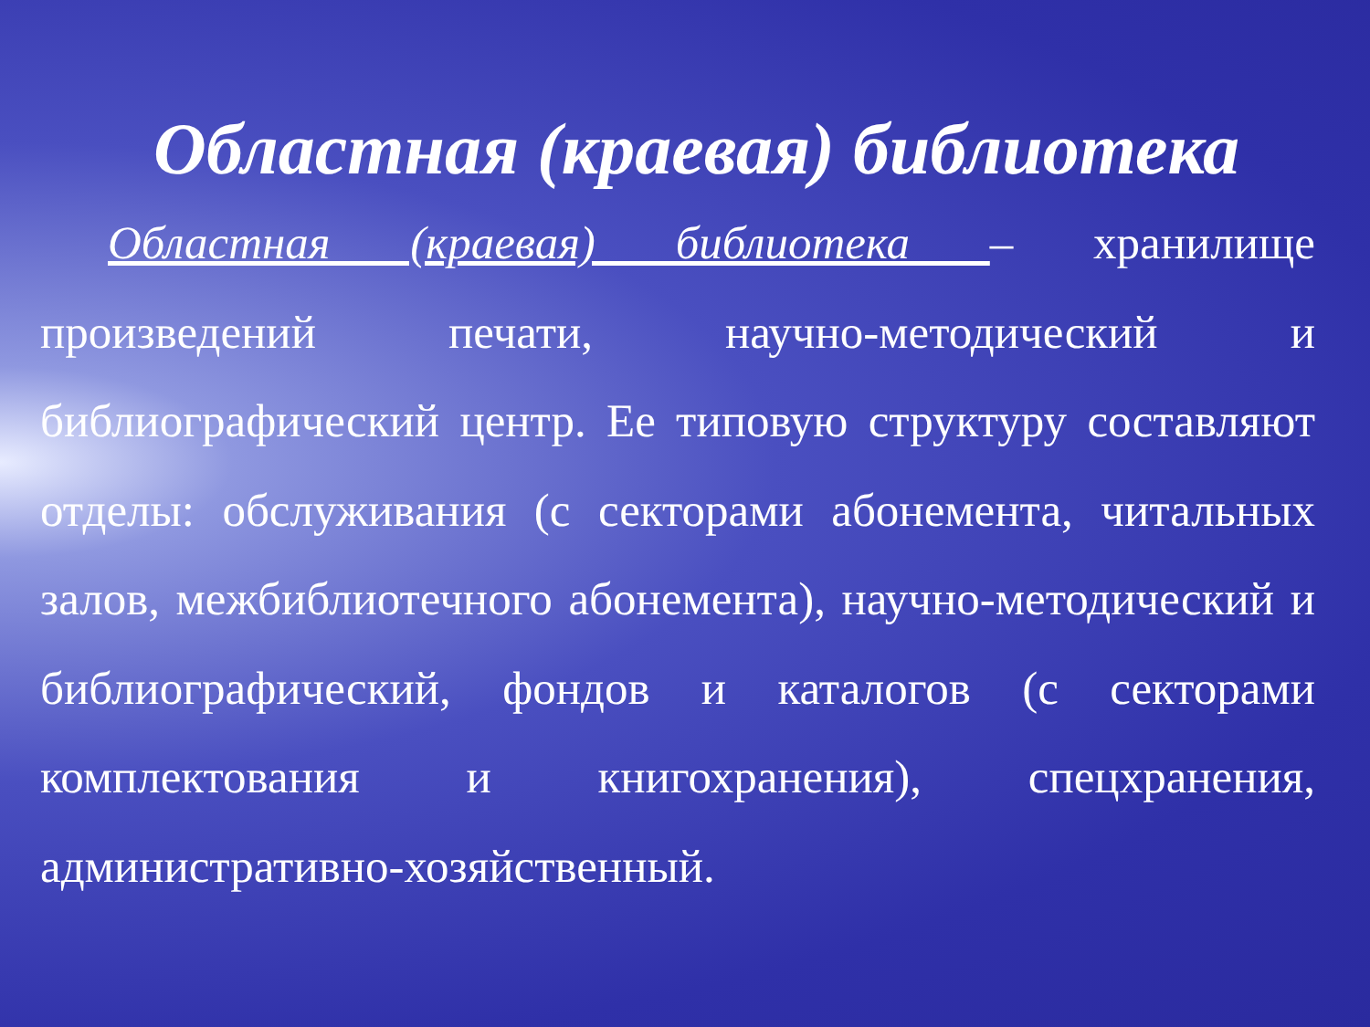Областная (краевая) библиотека
Областная (краевая) библиотека – хранилище произведений печати, научно-методический и библиографический центр. Ее типовую структуру составляют отделы: обслуживания (с секторами абонемента, читальных залов, межбиблиотечного абонемента), научно-методический и библиографический, фондов и каталогов (с секторами комплектования и книгохранения), спецхранения, административно-хозяйственный.